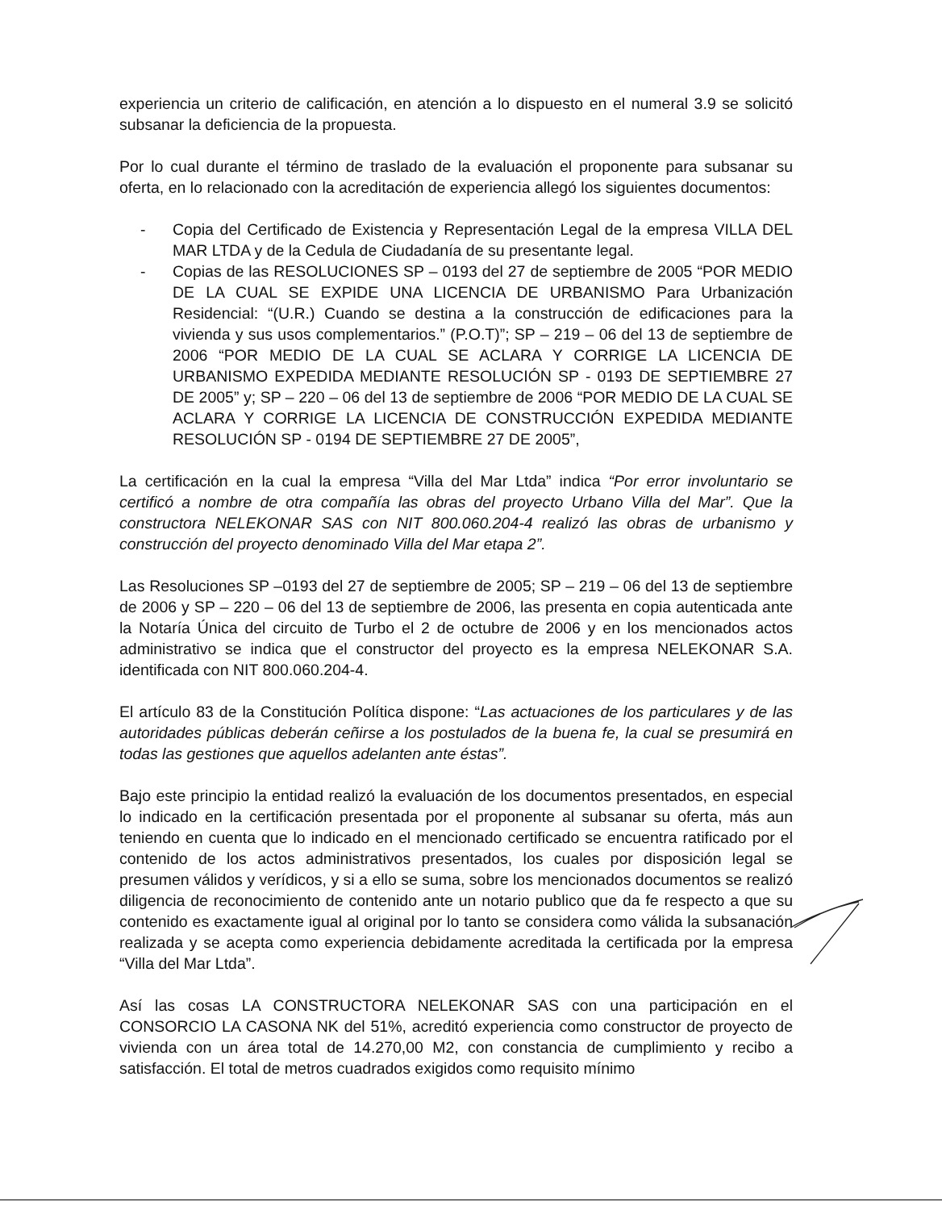experiencia un criterio de calificación, en atención a lo dispuesto en el numeral 3.9 se solicitó subsanar la deficiencia de la propuesta.
Por lo cual durante el término de traslado de la evaluación el proponente para subsanar su oferta, en lo relacionado con la acreditación de experiencia allegó los siguientes documentos:
- Copia del Certificado de Existencia y Representación Legal de la empresa VILLA DEL MAR LTDA y de la Cedula de Ciudadanía de su presentante legal.
- Copias de las RESOLUCIONES SP – 0193 del 27 de septiembre de 2005 “POR MEDIO DE LA CUAL SE EXPIDE UNA LICENCIA DE URBANISMO Para Urbanización Residencial: “(U.R.) Cuando se destina a la construcción de edificaciones para la vivienda y sus usos complementarios.” (P.O.T)”; SP – 219 – 06 del 13 de septiembre de 2006 “POR MEDIO DE LA CUAL SE ACLARA Y CORRIGE LA LICENCIA DE URBANISMO EXPEDIDA MEDIANTE RESOLUCIÓN SP - 0193 DE SEPTIEMBRE 27 DE 2005” y; SP – 220 – 06 del 13 de septiembre de 2006 “POR MEDIO DE LA CUAL SE ACLARA Y CORRIGE LA LICENCIA DE CONSTRUCCIÓN EXPEDIDA MEDIANTE RESOLUCIÓN SP - 0194 DE SEPTIEMBRE 27 DE 2005”,
La certificación en la cual la empresa “Villa del Mar Ltda” indica “Por error involuntario se certificó a nombre de otra compañía las obras del proyecto Urbano Villa del Mar”. Que la constructora NELEKONAR SAS con NIT 800.060.204-4 realizó las obras de urbanismo y construcción del proyecto denominado Villa del Mar etapa 2”.
Las Resoluciones SP –0193 del 27 de septiembre de 2005; SP – 219 – 06 del 13 de septiembre de 2006 y SP – 220 – 06 del 13 de septiembre de 2006, las presenta en copia autenticada ante la Notaría Única del circuito de Turbo el 2 de octubre de 2006 y en los mencionados actos administrativo se indica que el constructor del proyecto es la empresa NELEKONAR S.A. identificada con NIT 800.060.204-4.
El artículo 83 de la Constitución Política dispone: “Las actuaciones de los particulares y de las autoridades públicas deberán ceñirse a los postulados de la buena fe, la cual se presumirá en todas las gestiones que aquellos adelanten ante éstas”.
Bajo este principio la entidad realizó la evaluación de los documentos presentados, en especial lo indicado en la certificación presentada por el proponente al subsanar su oferta, más aun teniendo en cuenta que lo indicado en el mencionado certificado se encuentra ratificado por el contenido de los actos administrativos presentados, los cuales por disposición legal se presumen válidos y verídicos, y si a ello se suma, sobre los mencionados documentos se realizó diligencia de reconocimiento de contenido ante un notario publico que da fe respecto a que su contenido es exactamente igual al original por lo tanto se considera como válida la subsanación realizada y se acepta como experiencia debidamente acreditada la certificada por la empresa “Villa del Mar Ltda”.
Así las cosas LA CONSTRUCTORA NELEKONAR SAS con una participación en el CONSORCIO LA CASONA NK del 51%, acreditó experiencia como constructor de proyecto de vivienda con un área total de 14.270,00 M2, con constancia de cumplimiento y recibo a satisfacción. El total de metros cuadrados exigidos como requisito mínimo